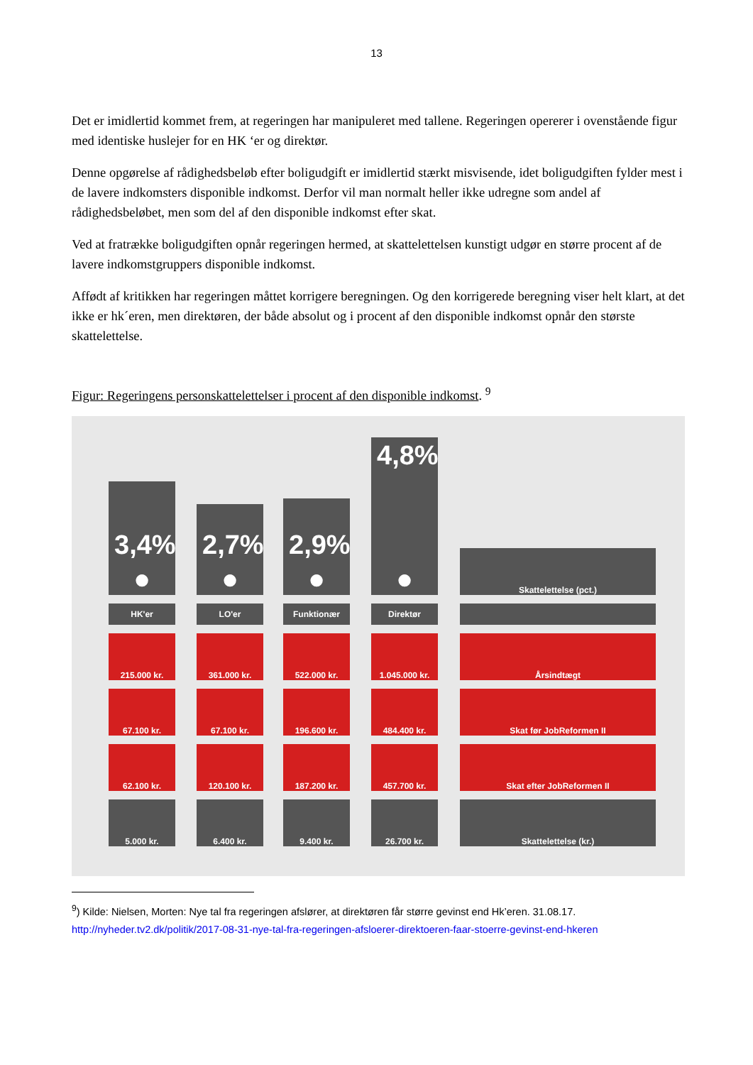13
Det er imidlertid kommet frem, at regeringen har manipuleret med tallene. Regeringen opererer i ovenstående figur med identiske huslejer for en HK ‘er og direktør.
Denne opgørelse af rådighedsbeløb efter boligudgift er imidlertid stærkt misvisende, idet boligudgiften fylder mest i de lavere indkomsters disponible indkomst. Derfor vil man normalt heller ikke udregne som andel af rådighedsbeløbet, men som del af den disponible indkomst efter skat.
Ved at fratrække boligudgiften opnår regeringen hermed, at skattelettelsen kunstigt udgør en større procent af de lavere indkomstgruppers disponible indkomst.
Affødt af kritikken har regeringen måttet korrigere beregningen. Og den korrigerede beregning viser helt klart, at det ikke er hk´eren, men direktøren, der både absolut og i procent af den disponible indkomst opnår den største skattelettelse.
Figur: Regeringens personskattelettelser i procent af den disponible indkomst. <sup>9</sup>
3,4%
●
HK'er
215.000 kr.
67.100 kr.
62.100 kr.
5.000 kr.
2,7%
●
LO'er
361.000 kr.
67.100 kr.
120.100 kr.
6.400 kr.
2,9%
●
Funktionær
522.000 kr.
196.600 kr.
187.200 kr.
9.400 kr.
4,8%
●
Direktør
1.045.000 kr.
484.400 kr.
457.700 kr.
26.700 kr.
Skattelettelse (pct.)
Årsindtægt
Skat før JobReformen II
Skat efter JobReformen II
Skattelettelse (kr.)
<sup>9</sup>) Kilde: Nielsen, Morten: Nye tal fra regeringen afslører, at direktøren får større gevinst end Hk’eren. 31.08.17.
http://nyheder.tv2.dk/politik/2017-08-31-nye-tal-fra-regeringen-afsloerer-direktoeren-faar-stoerre-gevinst-end-hkeren